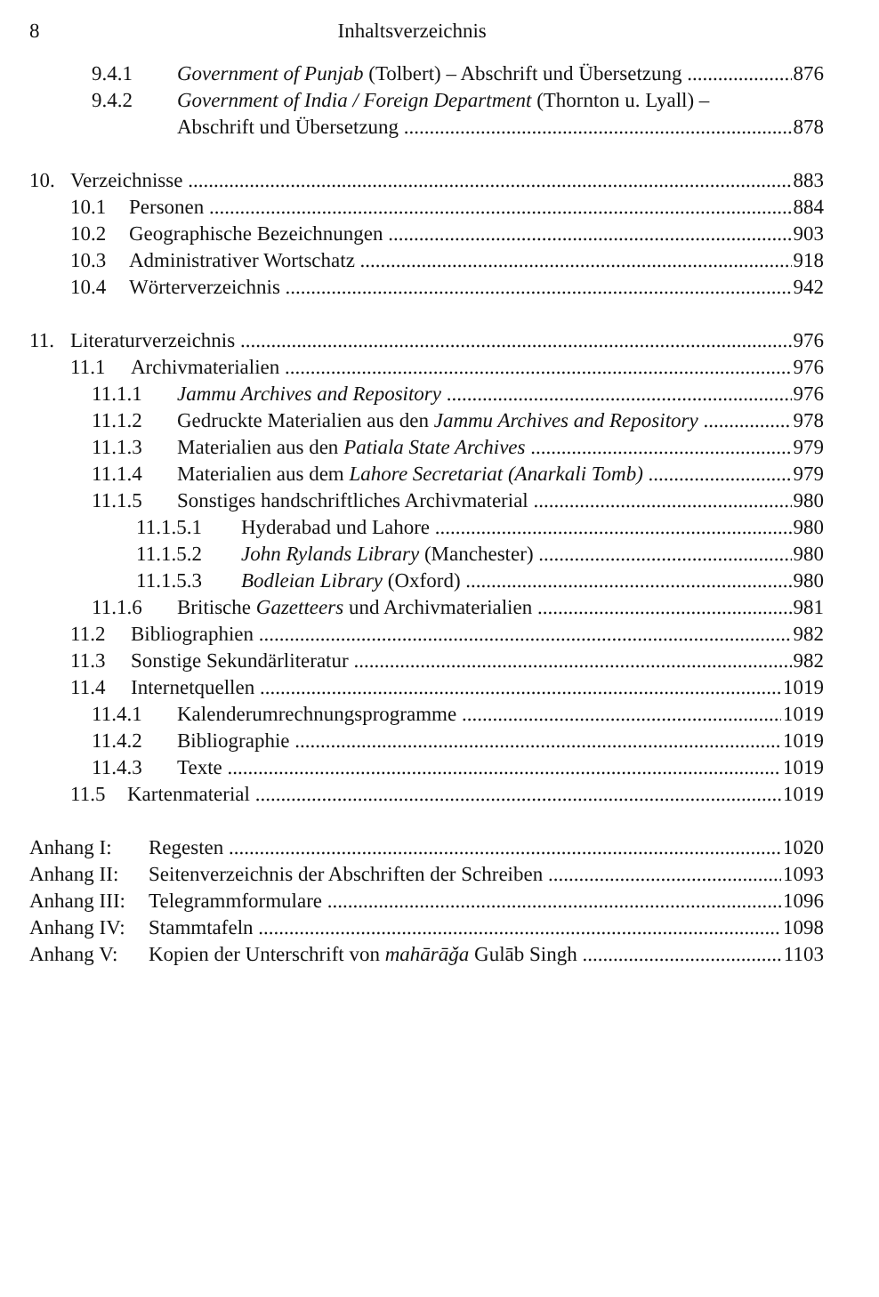8 Inhaltsverzeichnis
9.4.1 Government of Punjab (Tolbert) – Abschrift und Übersetzung 876
9.4.2 Government of India / Foreign Department (Thornton u. Lyall) –
Abschrift und Übersetzung 878
10. Verzeichnisse 883
10.1 Personen 884
10.2 Geographische Bezeichnungen 903
10.3 Administrativer Wortschatz 918
10.4 Wörterverzeichnis 942
11. Literaturverzeichnis 976
11.1 Archivmaterialien 976
11.1.1 Jammu Archives and Repository 976
11.1.2 Gedruckte Materialien aus den Jammu Archives and Repository 978
11.1.3 Materialien aus den Patiala State Archives 979
11.1.4 Materialien aus dem Lahore Secretariat (Anarkali Tomb) 979
11.1.5 Sonstiges handschriftliches Archivmaterial 980
11.1.5.1 Hyderabad und Lahore 980
11.1.5.2 John Rylands Library (Manchester) 980
11.1.5.3 Bodleian Library (Oxford) 980
11.1.6 Britische Gazetteers und Archivmaterialien 981
11.2 Bibliographien 982
11.3 Sonstige Sekundärliteratur 982
11.4 Internetquellen 1019
11.4.1 Kalenderumrechnungsprogramme 1019
11.4.2 Bibliographie 1019
11.4.3 Texte 1019
11.5 Kartenmaterial 1019
Anhang I: Regesten 1020
Anhang II: Seitenverzeichnis der Abschriften der Schreiben 1093
Anhang III: Telegrammformulare 1096
Anhang IV: Stammtafeln 1098
Anhang V: Kopien der Unterschrift von mahārāǧa Gulāb Singh 1103